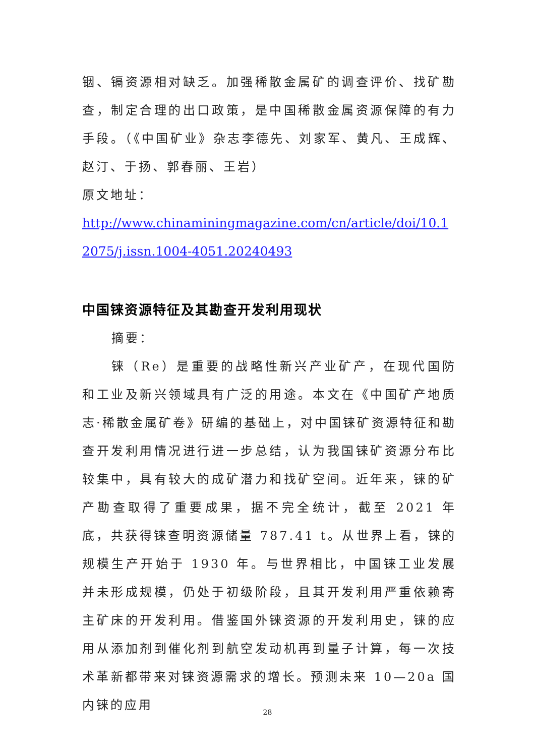铟、镉资源相对缺乏。加强稀散金属矿的调查评价、找矿勘查，制定合理的出口政策，是中国稀散金属资源保障的有力手段。（《中国矿业》杂志李德先、刘家军、黄凡、王成辉、赵汀、于扬、郭春丽、王岩）
原文地址：
http://www.chinaminingmagazine.com/cn/article/doi/10.12075/j.issn.1004-4051.20240493
中国铼资源特征及其勘查开发利用现状
摘要：
铼（Re）是重要的战略性新兴产业矿产，在现代国防和工业及新兴领域具有广泛的用途。本文在《中国矿产地质志·稀散金属矿卷》研编的基础上，对中国铼矿资源特征和勘查开发利用情况进行进一步总结，认为我国铼矿资源分布比较集中，具有较大的成矿潜力和找矿空间。近年来，铼的矿产勘查取得了重要成果，据不完全统计，截至 2021 年底，共获得铼查明资源储量 787.41 t。从世界上看，铼的规模生产开始于 1930 年。与世界相比，中国铼工业发展并未形成规模，仍处于初级阶段，且其开发利用严重依赖寄主矿床的开发利用。借鉴国外铼资源的开发利用史，铼的应用从添加剂到催化剂到航空发动机再到量子计算，每一次技术革新都带来对铼资源需求的增长。预测未来 10—20a 国内铼的应用
28